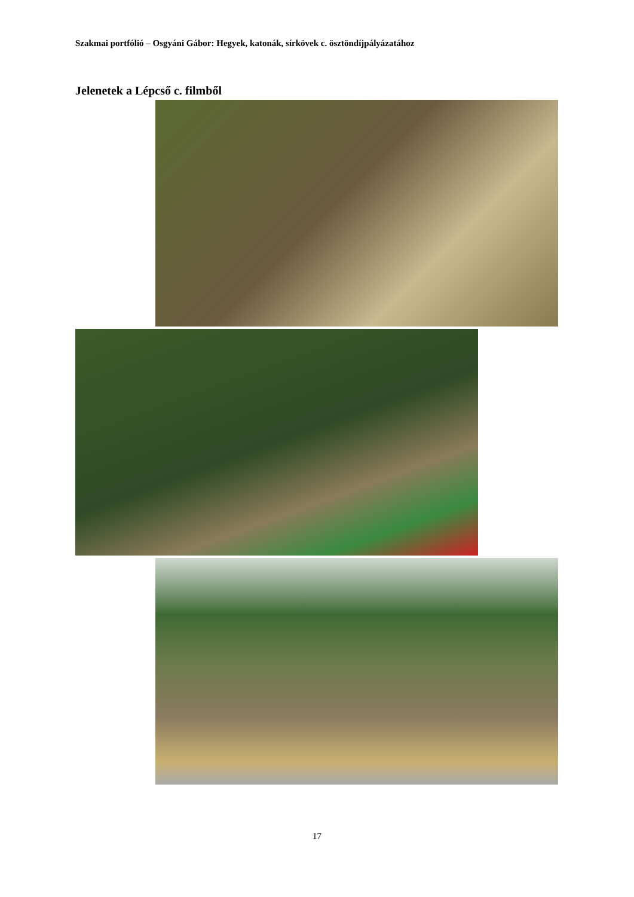Szakmai portfólió – Osgyáni Gábor: Hegyek, katonák, sírkövek c. ösztöndíjpályázatához
Jelenetek a Lépcső c. filmből
17